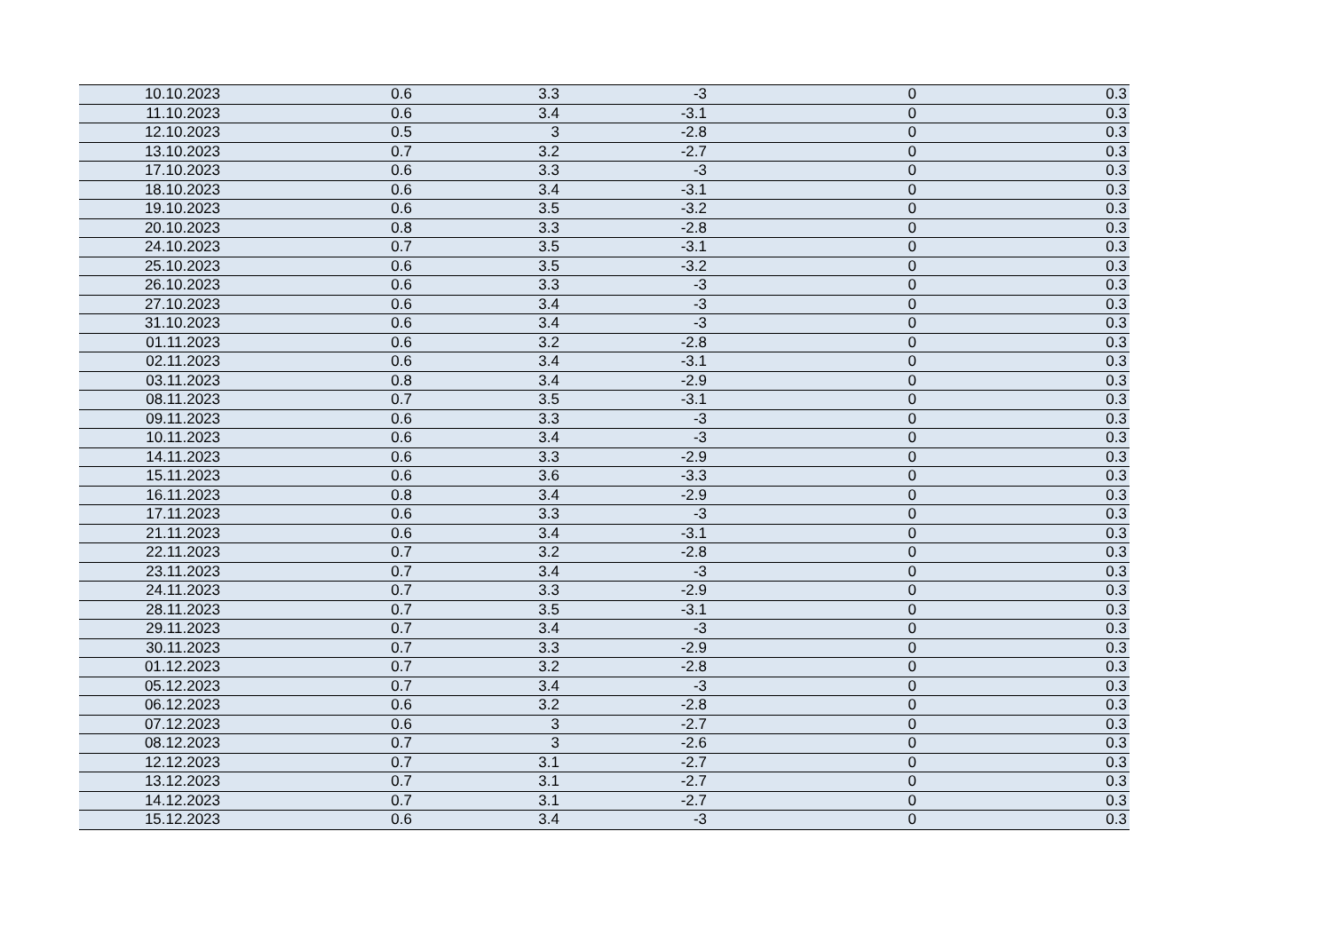| 10.10.2023 | 0.6 | 3.3 | -3 | 0 | 0.3 |
| 11.10.2023 | 0.6 | 3.4 | -3.1 | 0 | 0.3 |
| 12.10.2023 | 0.5 | 3 | -2.8 | 0 | 0.3 |
| 13.10.2023 | 0.7 | 3.2 | -2.7 | 0 | 0.3 |
| 17.10.2023 | 0.6 | 3.3 | -3 | 0 | 0.3 |
| 18.10.2023 | 0.6 | 3.4 | -3.1 | 0 | 0.3 |
| 19.10.2023 | 0.6 | 3.5 | -3.2 | 0 | 0.3 |
| 20.10.2023 | 0.8 | 3.3 | -2.8 | 0 | 0.3 |
| 24.10.2023 | 0.7 | 3.5 | -3.1 | 0 | 0.3 |
| 25.10.2023 | 0.6 | 3.5 | -3.2 | 0 | 0.3 |
| 26.10.2023 | 0.6 | 3.3 | -3 | 0 | 0.3 |
| 27.10.2023 | 0.6 | 3.4 | -3 | 0 | 0.3 |
| 31.10.2023 | 0.6 | 3.4 | -3 | 0 | 0.3 |
| 01.11.2023 | 0.6 | 3.2 | -2.8 | 0 | 0.3 |
| 02.11.2023 | 0.6 | 3.4 | -3.1 | 0 | 0.3 |
| 03.11.2023 | 0.8 | 3.4 | -2.9 | 0 | 0.3 |
| 08.11.2023 | 0.7 | 3.5 | -3.1 | 0 | 0.3 |
| 09.11.2023 | 0.6 | 3.3 | -3 | 0 | 0.3 |
| 10.11.2023 | 0.6 | 3.4 | -3 | 0 | 0.3 |
| 14.11.2023 | 0.6 | 3.3 | -2.9 | 0 | 0.3 |
| 15.11.2023 | 0.6 | 3.6 | -3.3 | 0 | 0.3 |
| 16.11.2023 | 0.8 | 3.4 | -2.9 | 0 | 0.3 |
| 17.11.2023 | 0.6 | 3.3 | -3 | 0 | 0.3 |
| 21.11.2023 | 0.6 | 3.4 | -3.1 | 0 | 0.3 |
| 22.11.2023 | 0.7 | 3.2 | -2.8 | 0 | 0.3 |
| 23.11.2023 | 0.7 | 3.4 | -3 | 0 | 0.3 |
| 24.11.2023 | 0.7 | 3.3 | -2.9 | 0 | 0.3 |
| 28.11.2023 | 0.7 | 3.5 | -3.1 | 0 | 0.3 |
| 29.11.2023 | 0.7 | 3.4 | -3 | 0 | 0.3 |
| 30.11.2023 | 0.7 | 3.3 | -2.9 | 0 | 0.3 |
| 01.12.2023 | 0.7 | 3.2 | -2.8 | 0 | 0.3 |
| 05.12.2023 | 0.7 | 3.4 | -3 | 0 | 0.3 |
| 06.12.2023 | 0.6 | 3.2 | -2.8 | 0 | 0.3 |
| 07.12.2023 | 0.6 | 3 | -2.7 | 0 | 0.3 |
| 08.12.2023 | 0.7 | 3 | -2.6 | 0 | 0.3 |
| 12.12.2023 | 0.7 | 3.1 | -2.7 | 0 | 0.3 |
| 13.12.2023 | 0.7 | 3.1 | -2.7 | 0 | 0.3 |
| 14.12.2023 | 0.7 | 3.1 | -2.7 | 0 | 0.3 |
| 15.12.2023 | 0.6 | 3.4 | -3 | 0 | 0.3 |